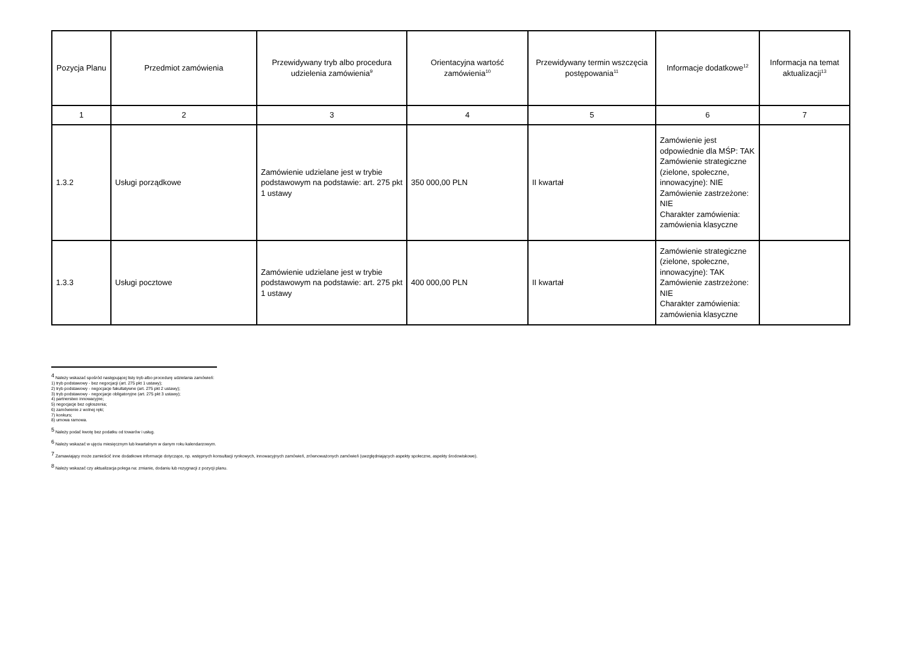| Pozycja Planu | Przedmiot zamówienia | Przewidywany tryb albo procedura udzielenia zamówienia<sup>9</sup> | Orientacyjna wartość zamówienia<sup>10</sup> | Przewidywany termin wszczęcia postępowania<sup>11</sup> | Informacje dodatkowe<sup>12</sup> | Informacja na temat aktualizacji<sup>13</sup> |
| --- | --- | --- | --- | --- | --- | --- |
| 1 | 2 | 3 | 4 | 5 | 6 | 7 |
| 1.3.2 | Usługi porządkowe | Zamówienie udzielane jest w trybie podstawowym na podstawie: art. 275 pkt 1 ustawy | 350 000,00 PLN | II kwartał | Zamówienie jest odpowiednie dla MŚP: TAK Zamówienie strategiczne (zielone, społeczne, innowacyjne): NIE Zamówienie zastrzeżone: NIE Charakter zamówienia: zamówienia klasyczne | |
| 1.3.3 | Usługi pocztowe | Zamówienie udzielane jest w trybie podstawowym na podstawie: art. 275 pkt 1 ustawy | 400 000,00 PLN | II kwartał | Zamówienie strategiczne (zielone, społeczne, innowacyjne): TAK Zamówienie zastrzeżone: NIE Charakter zamówienia: zamówienia klasyczne | |
<sup>4</sup> Należy wskazać spośród następującej listy tryb albo procedurę udzielania zamówień:
1) tryb podstawowy - bez negocjacji (art. 275 pkt 1 ustawy);
2) tryb podstawowy - negocjacje fakultatywne (art. 275 pkt 2 ustawy);
3) tryb podstawowy - negocjacje obligatoryjne (art. 275 pkt 3 ustawy);
4) partnerstwo innowacyjne;
5) negocjacje bez ogłoszenia;
6) zamówienie z wolnej ręki;
7) konkurs;
8) umowa ramowa.
<sup>5</sup> Należy podać kwotę bez podatku od towarów i usług.
<sup>6</sup> Należy wskazać w ujęciu miesięcznym lub kwartalnym w danym roku kalendarzowym.
<sup>7</sup> Zamawiający może zamieścić inne dodatkowe informacje dotyczące, np. wstępnych konsultacji rynkowych, innowacyjnych zamówień, zrównoważonych zamówień (uwzględniających aspekty społeczne, aspekty środowiskowe).
<sup>8</sup> Należy wskazać czy aktualizacja polega na: zmianie, dodaniu lub rezygnacji z pozycji planu.